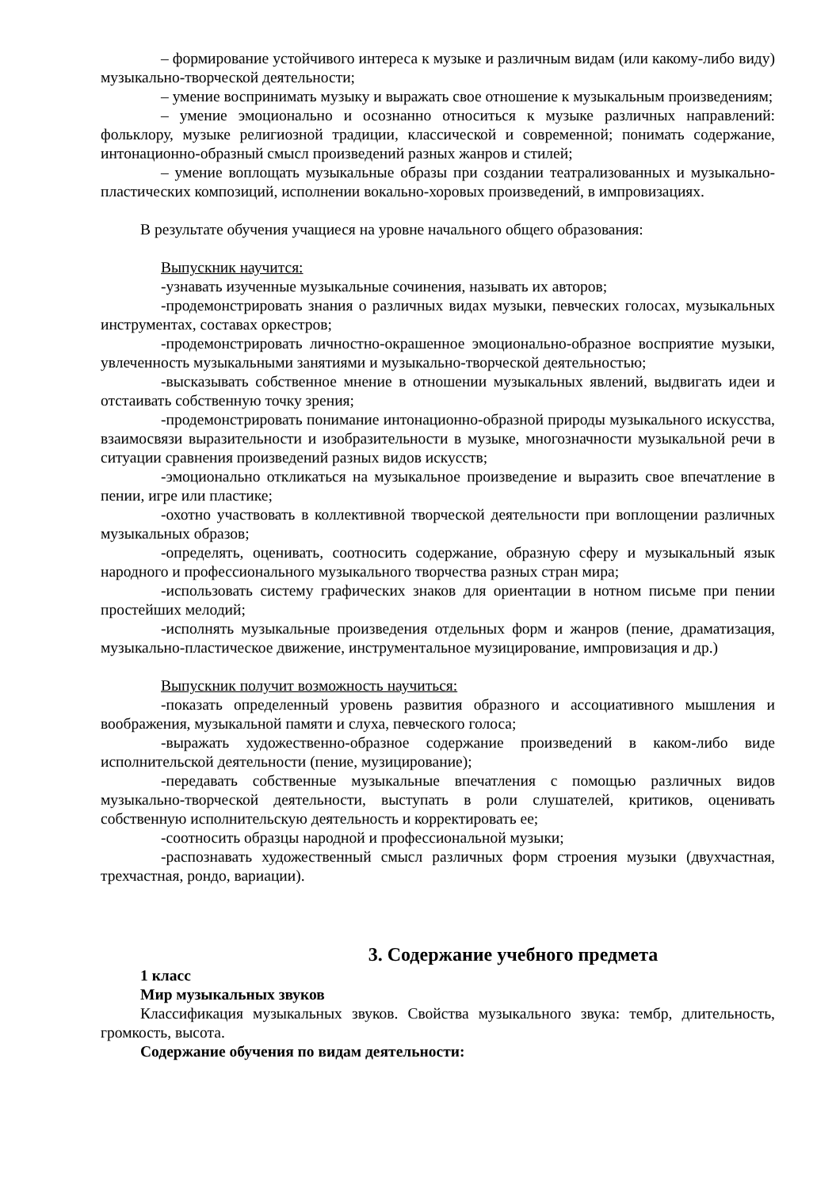– формирование устойчивого интереса к музыке и различным видам (или какому-либо виду) музыкально-творческой деятельности;
– умение воспринимать музыку и выражать свое отношение к музыкальным произведениям;
– умение эмоционально и осознанно относиться к музыке различных направлений: фольклору, музыке религиозной традиции, классической и современной; понимать содержание, интонационно-образный смысл произведений разных жанров и стилей;
– умение воплощать музыкальные образы при создании театрализованных и музыкально-пластических композиций, исполнении вокально-хоровых произведений, в импровизациях.
В результате обучения учащиеся на уровне начального общего образования:
Выпускник научится:
-узнавать изученные музыкальные сочинения, называть их авторов;
-продемонстрировать знания о различных видах музыки, певческих голосах, музыкальных инструментах, составах оркестров;
-продемонстрировать личностно-окрашенное эмоционально-образное восприятие музыки, увлеченность музыкальными занятиями и музыкально-творческой деятельностью;
-высказывать собственное мнение в отношении музыкальных явлений, выдвигать идеи и отстаивать собственную точку зрения;
-продемонстрировать понимание интонационно-образной природы музыкального искусства, взаимосвязи выразительности и изобразительности в музыке, многозначности музыкальной речи в ситуации сравнения произведений разных видов искусств;
-эмоционально откликаться на музыкальное произведение и выразить свое впечатление в пении, игре или пластике;
-охотно участвовать в коллективной творческой деятельности при воплощении различных музыкальных образов;
-определять, оценивать, соотносить содержание, образную сферу и музыкальный язык народного и профессионального музыкального творчества разных стран мира;
-использовать систему графических знаков для ориентации в нотном письме при пении простейших мелодий;
-исполнять музыкальные произведения отдельных форм и жанров (пение, драматизация, музыкально-пластическое движение, инструментальное музицирование, импровизация и др.)
Выпускник получит возможность научиться:
-показать определенный уровень развития образного и ассоциативного мышления и воображения, музыкальной памяти и слуха, певческого голоса;
-выражать художественно-образное содержание произведений в каком-либо виде исполнительской деятельности (пение, музицирование);
-передавать собственные музыкальные впечатления с помощью различных видов музыкально-творческой деятельности, выступать в роли слушателей, критиков, оценивать собственную исполнительскую деятельность и корректировать ее;
-соотносить образцы народной и профессиональной музыки;
-распознавать художественный смысл различных форм строения музыки (двухчастная, трехчастная, рондо, вариации).
3. Содержание учебного предмета
1 класс
Мир музыкальных звуков
Классификация музыкальных звуков. Свойства музыкального звука: тембр, длительность, громкость, высота.
Содержание обучения по видам деятельности: